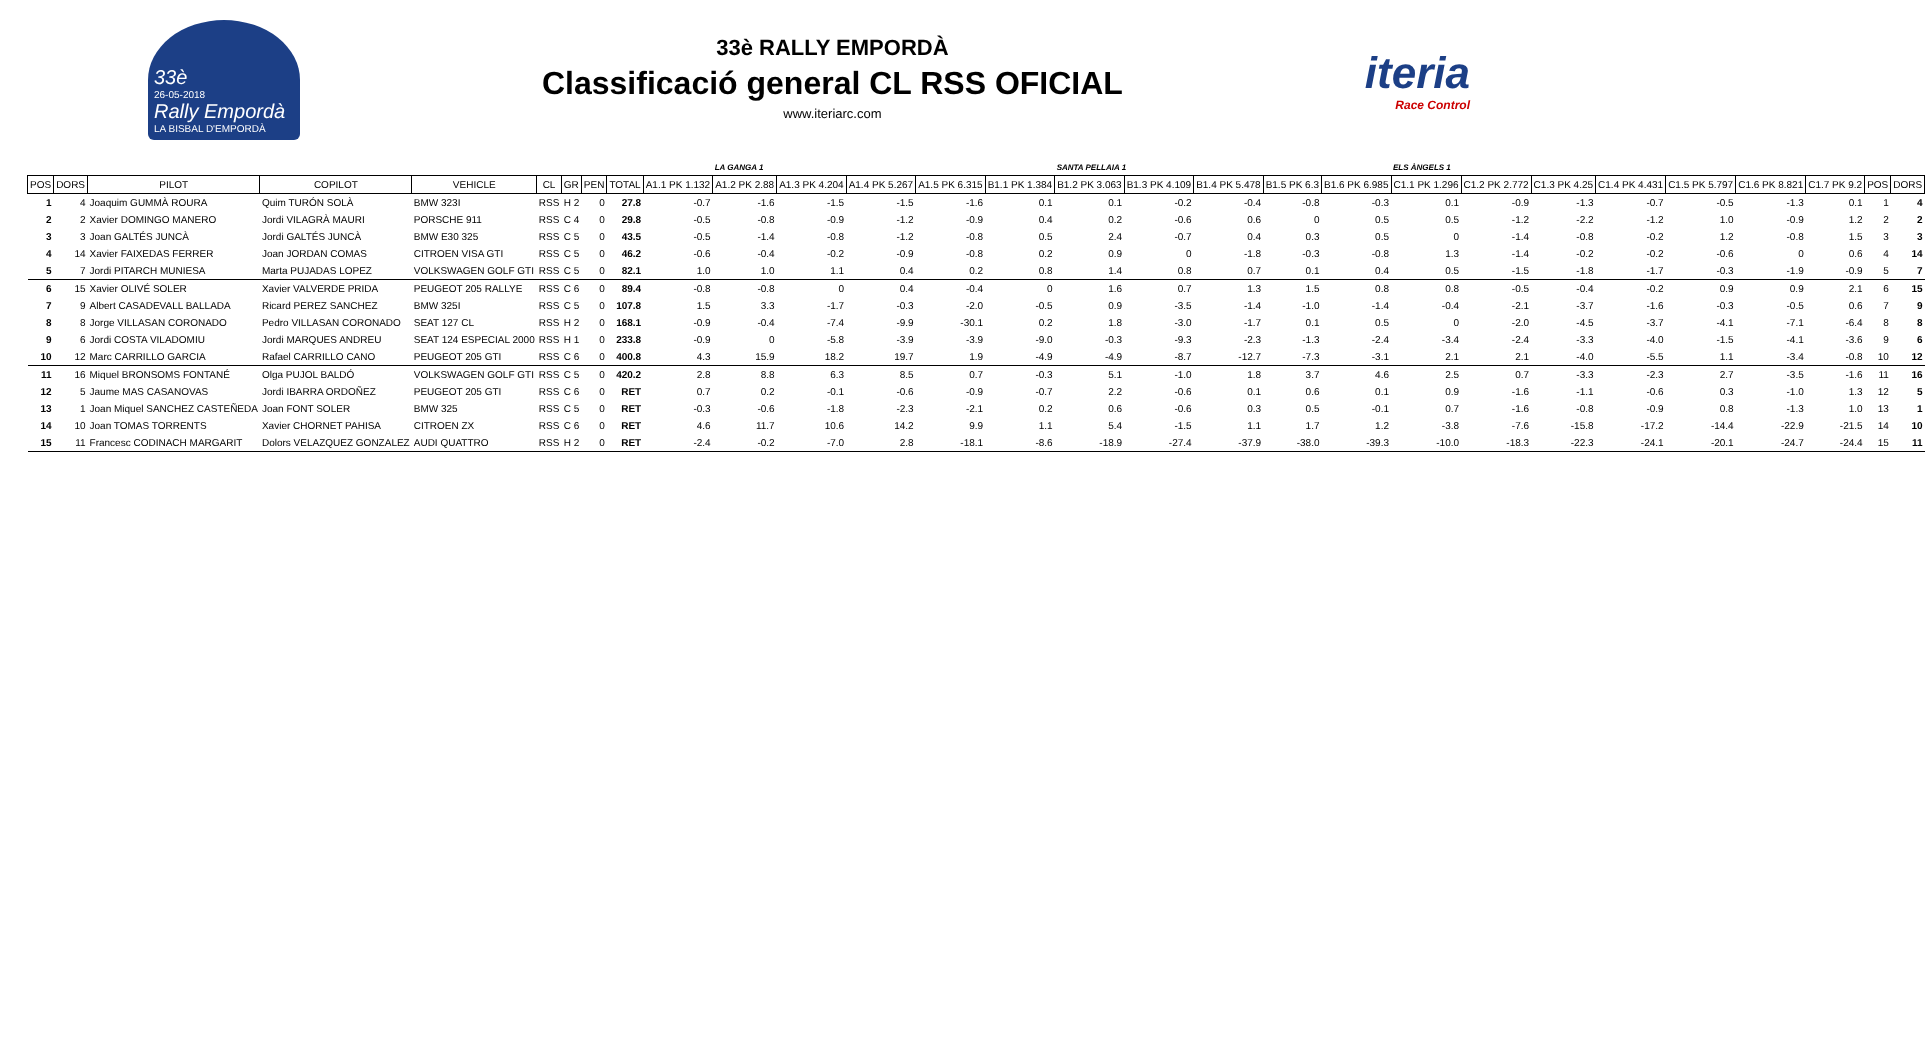33è
26-05-2018
Rally Empordà
LA BISBAL D'EMPORDÀ
33è RALLY EMPORDÀ
Classificació general CL RSS OFICIAL
www.iteriarc.com
iteria
Race Control
| | | | | | | | | | | LA GANGA 1 | | | | | SANTA PELLAIA 1 | | | | | ELS ÀNGELS 1 | | | | | | | | |
| POS | DORS | PILOT | COPILOT | VEHICLE | CL | GR | PEN | TOTAL | A1.1 PK 1.132 | A1.2 PK 2.88 | A1.3 PK 4.204 | A1.4 PK 5.267 | A1.5 PK 6.315 | B1.1 PK 1.384 | B1.2 PK 3.063 | B1.3 PK 4.109 | B1.4 PK 5.478 | B1.5 PK 6.3 | B1.6 PK 6.985 | C1.1 PK 1.296 | C1.2 PK 2.772 | C1.3 PK 4.25 | C1.4 PK 4.431 | C1.5 PK 5.797 | C1.6 PK 8.821 | C1.7 PK 9.2 | POS | DORS |
| 1 | 4 | Joaquim GUMMÀ ROURA | Quim TURÓN SOLÀ | BMW 323I | RSS | H 2 | 0 | 27.8 | -0.7 | -1.6 | -1.5 | -1.5 | -1.6 | 0.1 | 0.1 | -0.2 | -0.4 | -0.8 | -0.3 | 0.1 | -0.9 | -1.3 | -0.7 | -0.5 | -1.3 | 0.1 | 1 | 4 |
| 2 | 2 | Xavier DOMINGO MANERO | Jordi VILAGRÀ MAURI | PORSCHE 911 | RSS | C 4 | 0 | 29.8 | -0.5 | -0.8 | -0.9 | -1.2 | -0.9 | 0.4 | 0.2 | -0.6 | 0.6 | 0 | 0.5 | 0.5 | -1.2 | -2.2 | -1.2 | 1.0 | -0.9 | 1.2 | 2 | 2 |
| 3 | 3 | Joan GALTÉS JUNCÀ | Jordi GALTÉS JUNCÀ | BMW E30 325 | RSS | C 5 | 0 | 43.5 | -0.5 | -1.4 | -0.8 | -1.2 | -0.8 | 0.5 | 2.4 | -0.7 | 0.4 | 0.3 | 0.5 | 0 | -1.4 | -0.8 | -0.2 | 1.2 | -0.8 | 1.5 | 3 | 3 |
| 4 | 14 | Xavier FAIXEDAS FERRER | Joan JORDAN COMAS | CITROEN VISA GTI | RSS | C 5 | 0 | 46.2 | -0.6 | -0.4 | -0.2 | -0.9 | -0.8 | 0.2 | 0.9 | 0 | -1.8 | -0.3 | -0.8 | 1.3 | -1.4 | -0.2 | -0.2 | -0.6 | 0 | 0.6 | 4 | 14 |
| 5 | 7 | Jordi PITARCH MUNIESA | Marta PUJADAS LOPEZ | VOLKSWAGEN GOLF GTI | RSS | C 5 | 0 | 82.1 | 1.0 | 1.0 | 1.1 | 0.4 | 0.2 | 0.8 | 1.4 | 0.8 | 0.7 | 0.1 | 0.4 | 0.5 | -1.5 | -1.8 | -1.7 | -0.3 | -1.9 | -0.9 | 5 | 7 |
| 6 | 15 | Xavier OLIVÉ SOLER | Xavier VALVERDE PRIDA | PEUGEOT 205 RALLYE | RSS | C 6 | 0 | 89.4 | -0.8 | -0.8 | 0 | 0.4 | -0.4 | 0 | 1.6 | 0.7 | 1.3 | 1.5 | 0.8 | 0.8 | -0.5 | -0.4 | -0.2 | 0.9 | 0.9 | 2.1 | 6 | 15 |
| 7 | 9 | Albert CASADEVALL BALLADA | Ricard PEREZ SANCHEZ | BMW 325I | RSS | C 5 | 0 | 107.8 | 1.5 | 3.3 | -1.7 | -0.3 | -2.0 | -0.5 | 0.9 | -3.5 | -1.4 | -1.0 | -1.4 | -0.4 | -2.1 | -3.7 | -1.6 | -0.3 | -0.5 | 0.6 | 7 | 9 |
| 8 | 8 | Jorge VILLASAN CORONADO | Pedro VILLASAN CORONADO | SEAT 127 CL | RSS | H 2 | 0 | 168.1 | -0.9 | -0.4 | -7.4 | -9.9 | -30.1 | 0.2 | 1.8 | -3.0 | -1.7 | 0.1 | 0.5 | 0 | -2.0 | -4.5 | -3.7 | -4.1 | -7.1 | -6.4 | 8 | 8 |
| 9 | 6 | Jordi COSTA VILADOMIU | Jordi MARQUES ANDREU | SEAT 124 ESPECIAL 2000 | RSS | H 1 | 0 | 233.8 | -0.9 | 0 | -5.8 | -3.9 | -3.9 | -9.0 | -0.3 | -9.3 | -2.3 | -1.3 | -2.4 | -3.4 | -2.4 | -3.3 | -4.0 | -1.5 | -4.1 | -3.6 | 9 | 6 |
| 10 | 12 | Marc CARRILLO GARCIA | Rafael CARRILLO CANO | PEUGEOT 205 GTI | RSS | C 6 | 0 | 400.8 | 4.3 | 15.9 | 18.2 | 19.7 | 1.9 | -4.9 | -4.9 | -8.7 | -12.7 | -7.3 | -3.1 | 2.1 | 2.1 | -4.0 | -5.5 | 1.1 | -3.4 | -0.8 | 10 | 12 |
| 11 | 16 | Miquel BRONSOMS FONTANÉ | Olga PUJOL BALDÓ | VOLKSWAGEN GOLF GTI | RSS | C 5 | 0 | 420.2 | 2.8 | 8.8 | 6.3 | 8.5 | 0.7 | -0.3 | 5.1 | -1.0 | 1.8 | 3.7 | 4.6 | 2.5 | 0.7 | -3.3 | -2.3 | 2.7 | -3.5 | -1.6 | 11 | 16 |
| 12 | 5 | Jaume MAS CASANOVAS | Jordi IBARRA ORDOÑEZ | PEUGEOT 205 GTI | RSS | C 6 | 0 | RET | 0.7 | 0.2 | -0.1 | -0.6 | -0.9 | -0.7 | 2.2 | -0.6 | 0.1 | 0.6 | 0.1 | 0.9 | -1.6 | -1.1 | -0.6 | 0.3 | -1.0 | 1.3 | 12 | 5 |
| 13 | 1 | Joan Miquel SANCHEZ CASTEÑEDA | Joan FONT SOLER | BMW 325 | RSS | C 5 | 0 | RET | -0.3 | -0.6 | -1.8 | -2.3 | -2.1 | 0.2 | 0.6 | -0.6 | 0.3 | 0.5 | -0.1 | 0.7 | -1.6 | -0.8 | -0.9 | 0.8 | -1.3 | 1.0 | 13 | 1 |
| 14 | 10 | Joan TOMAS TORRENTS | Xavier CHORNET PAHISA | CITROEN ZX | RSS | C 6 | 0 | RET | 4.6 | 11.7 | 10.6 | 14.2 | 9.9 | 1.1 | 5.4 | -1.5 | 1.1 | 1.7 | 1.2 | -3.8 | -7.6 | -15.8 | -17.2 | -14.4 | -22.9 | -21.5 | 14 | 10 |
| 15 | 11 | Francesc CODINACH MARGARIT | Dolors VELAZQUEZ GONZALEZ | AUDI QUATTRO | RSS | H 2 | 0 | RET | -2.4 | -0.2 | -7.0 | 2.8 | -18.1 | -8.6 | -18.9 | -27.4 | -37.9 | -38.0 | -39.3 | -10.0 | -18.3 | -22.3 | -24.1 | -20.1 | -24.7 | -24.4 | 15 | 11 |